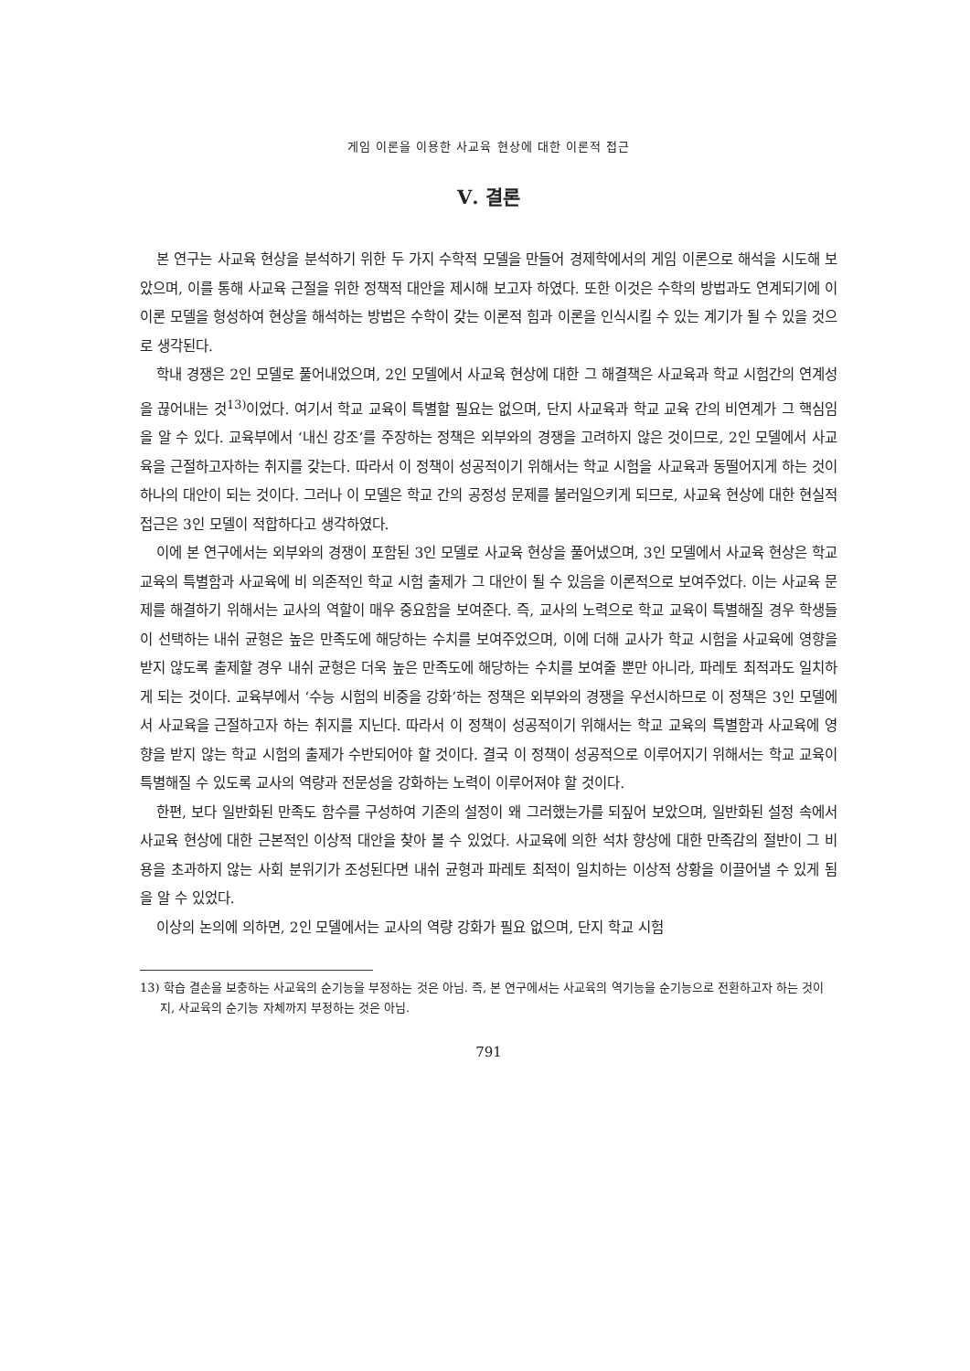게임 이론을 이용한 사교육 현상에 대한 이론적 접근
Ⅴ. 결론
본 연구는 사교육 현상을 분석하기 위한 두 가지 수학적 모델을 만들어 경제학에서의 게임 이론으로 해석을 시도해 보았으며, 이를 통해 사교육 근절을 위한 정책적 대안을 제시해 보고자 하였다. 또한 이것은 수학의 방법과도 연계되기에 이 이론 모델을 형성하여 현상을 해석하는 방법은 수학이 갖는 이론적 힘과 이론을 인식시킬 수 있는 계기가 될 수 있을 것으로 생각된다.
학내 경쟁은 2인 모델로 풀어내었으며, 2인 모델에서 사교육 현상에 대한 그 해결책은 사교육과 학교 시험간의 연계성을 끊어내는 것<sup>13)</sup>이었다. 여기서 학교 교육이 특별할 필요는 없으며, 단지 사교육과 학교 교육 간의 비연계가 그 핵심임을 알 수 있다. 교육부에서 ‘내신 강조’를 주장하는 정책은 외부와의 경쟁을 고려하지 않은 것이므로, 2인 모델에서 사교육을 근절하고자하는 취지를 갖는다. 따라서 이 정책이 성공적이기 위해서는 학교 시험을 사교육과 동떨어지게 하는 것이 하나의 대안이 되는 것이다. 그러나 이 모델은 학교 간의 공정성 문제를 불러일으키게 되므로, 사교육 현상에 대한 현실적 접근은 3인 모델이 적합하다고 생각하였다.
이에 본 연구에서는 외부와의 경쟁이 포함된 3인 모델로 사교육 현상을 풀어냈으며, 3인 모델에서 사교육 현상은 학교 교육의 특별함과 사교육에 비 의존적인 학교 시험 출제가 그 대안이 될 수 있음을 이론적으로 보여주었다. 이는 사교육 문제를 해결하기 위해서는 교사의 역할이 매우 중요함을 보여준다. 즉, 교사의 노력으로 학교 교육이 특별해질 경우 학생들이 선택하는 내쉬 균형은 높은 만족도에 해당하는 수치를 보여주었으며, 이에 더해 교사가 학교 시험을 사교육에 영향을 받지 않도록 출제할 경우 내쉬 균형은 더욱 높은 만족도에 해당하는 수치를 보여줄 뿐만 아니라, 파레토 최적과도 일치하게 되는 것이다. 교육부에서 ‘수능 시험의 비중을 강화’하는 정책은 외부와의 경쟁을 우선시하므로 이 정책은 3인 모델에서 사교육을 근절하고자 하는 취지를 지닌다. 따라서 이 정책이 성공적이기 위해서는 학교 교육의 특별함과 사교육에 영향을 받지 않는 학교 시험의 출제가 수반되어야 할 것이다. 결국 이 정책이 성공적으로 이루어지기 위해서는 학교 교육이 특별해질 수 있도록 교사의 역량과 전문성을 강화하는 노력이 이루어져야 할 것이다.
한편, 보다 일반화된 만족도 함수를 구성하여 기존의 설정이 왜 그러했는가를 되짚어 보았으며, 일반화된 설정 속에서 사교육 현상에 대한 근본적인 이상적 대안을 찾아 볼 수 있었다. 사교육에 의한 석차 향상에 대한 만족감의 절반이 그 비용을 초과하지 않는 사회 분위기가 조성된다면 내쉬 균형과 파레토 최적이 일치하는 이상적 상황을 이끌어낼 수 있게 됨을 알 수 있었다.
이상의 논의에 의하면, 2인 모델에서는 교사의 역량 강화가 필요 없으며, 단지 학교 시험
13) 학습 결손을 보충하는 사교육의 순기능을 부정하는 것은 아님. 즉, 본 연구에서는 사교육의 역기능을 순기능으로 전환하고자 하는 것이지, 사교육의 순기능 자체까지 부정하는 것은 아님.
791